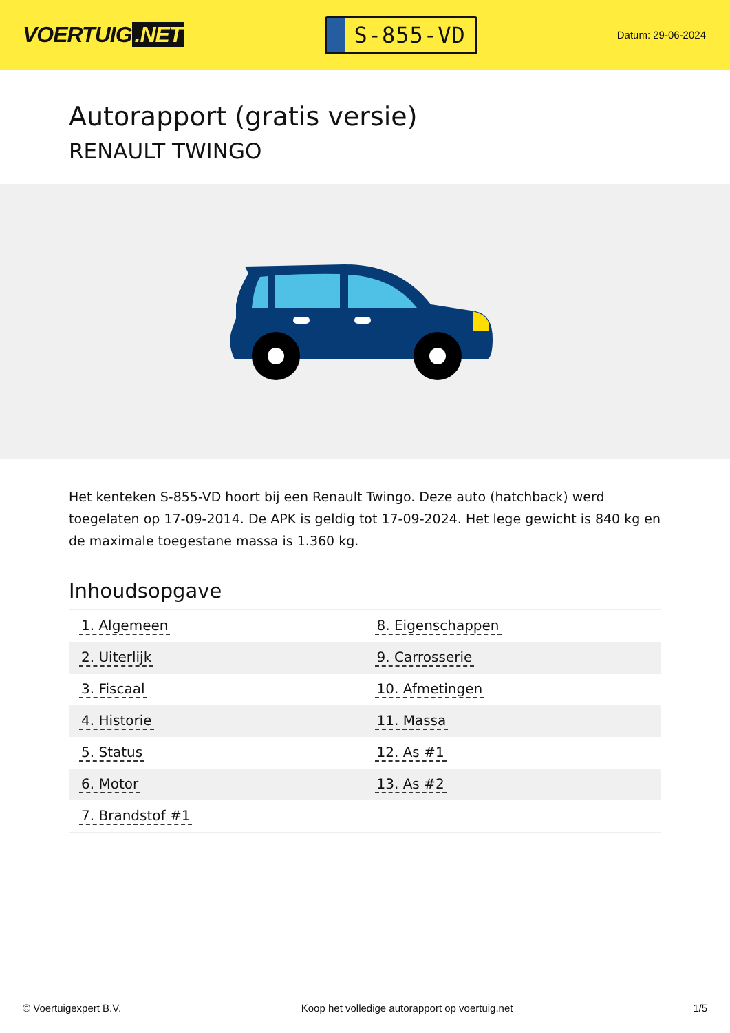VOERTUIG.NET
S-855-VD
Datum: 29-06-2024
Autorapport (gratis versie)
RENAULT TWINGO
Het kenteken S-855-VD hoort bij een Renault Twingo. Deze auto (hatchback) werd toegelaten op 17-09-2014. De APK is geldig tot 17-09-2024. Het lege gewicht is 840 kg en de maximale toegestane massa is 1.360 kg.
Inhoudsopgave
| 1. Algemeen | 8. Eigenschappen |
| 2. Uiterlijk | 9. Carrosserie |
| 3. Fiscaal | 10. Afmetingen |
| 4. Historie | 11. Massa |
| 5. Status | 12. As #1 |
| 6. Motor | 13. As #2 |
| 7. Brandstof #1 | |
© Voertuigexpert B.V. Koop het volledige autorapport op voertuig.net 1/5